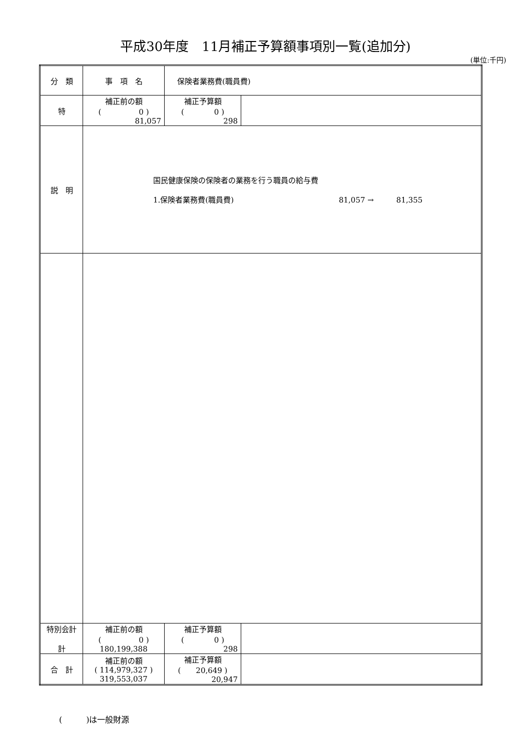平成30年度　11月補正予算額事項別一覧(追加分)
(単位:千円)
| 分 類 | 事 項 名 | 保険者業務費(職員費) | |
| 特 | 補正前の額 ( 0 ) 81,057 | 補正予算額 ( 0 ) 298 | |
| 説 明 | 国民健康保険の保険者の業務を行う職員の給与費 1.保険者業務費(職員費) 81,057 → 81,355 | | |
| 特別会計 計 | 補正前の額 ( 0 ) 180,199,388 | 補正予算額 ( 0 ) 298 | |
| 合 計 | 補正前の額 ( 114,979,327 ) 319,553,037 | 補正予算額 ( 20,649 ) 20,947 | |
(　　　)は一般財源